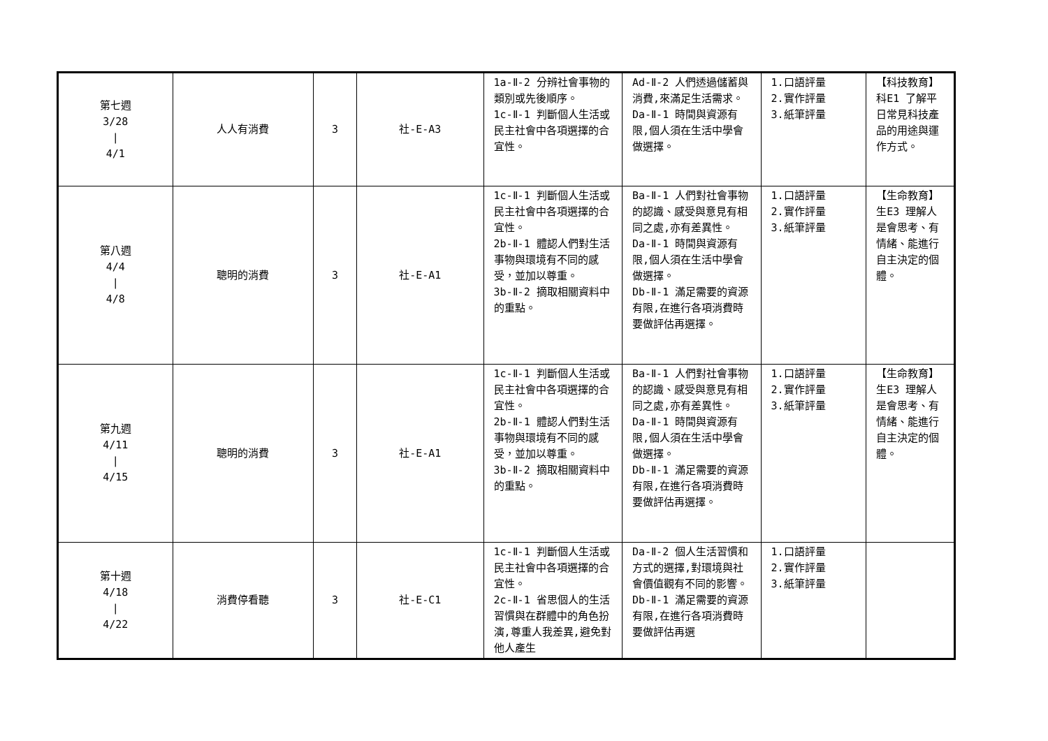| 第七週 3/28 / 4/1 | 人人有消費 | 3 | 社-E-A3 | 1a-Ⅱ-2 分辨社會事物的類別或先後順序。 1c-Ⅱ-1 判斷個人生活或民主社會中各項選擇的合宜性。 | Ad-Ⅱ-2 人們透過儲蓄與消費,來滿足生活需求。 Da-Ⅱ-1 時間與資源有限,個人須在生活中學會做選擇。 | 1.口語評量 2.實作評量 3.紙筆評量 | 【科技教育】 科E1 了解平日常見科技產品的用途與運作方式。 |
| 第八週 4/4 / 4/8 | 聰明的消費 | 3 | 社-E-A1 | 1c-Ⅱ-1 判斷個人生活或民主社會中各項選擇的合宜性。 2b-Ⅱ-1 體認人們對生活事物與環境有不同的感受，並加以尊重。 3b-Ⅱ-2 摘取相關資料中的重點。 | Ba-Ⅱ-1 人們對社會事物的認識、感受與意見有相同之處,亦有差異性。 Da-Ⅱ-1 時間與資源有限,個人須在生活中學會做選擇。 Db-Ⅱ-1 滿足需要的資源有限,在進行各項消費時要做評估再選擇。 | 1.口語評量 2.實作評量 3.紙筆評量 | 【生命教育】 生E3 理解人是會思考、有情緒、能進行自主決定的個體。 |
| 第九週 4/11 / 4/15 | 聰明的消費 | 3 | 社-E-A1 | 1c-Ⅱ-1 判斷個人生活或民主社會中各項選擇的合宜性。 2b-Ⅱ-1 體認人們對生活事物與環境有不同的感受，並加以尊重。 3b-Ⅱ-2 摘取相關資料中的重點。 | Ba-Ⅱ-1 人們對社會事物的認識、感受與意見有相同之處,亦有差異性。 Da-Ⅱ-1 時間與資源有限,個人須在生活中學會做選擇。 Db-Ⅱ-1 滿足需要的資源有限,在進行各項消費時要做評估再選擇。 | 1.口語評量 2.實作評量 3.紙筆評量 | 【生命教育】 生E3 理解人是會思考、有情緒、能進行自主決定的個體。 |
| 第十週 4/18 / 4/22 | 消費停看聽 | 3 | 社-E-C1 | 1c-Ⅱ-1 判斷個人生活或民主社會中各項選擇的合宜性。 2c-Ⅱ-1 省思個人的生活習慣與在群體中的角色扮演,尊重人我差異,避免對他人產生 | Da-Ⅱ-2 個人生活習慣和方式的選擇,對環境與社會價值觀有不同的影響。 Db-Ⅱ-1 滿足需要的資源有限,在進行各項消費時要做評估再選 | 1.口語評量 2.實作評量 3.紙筆評量 | |